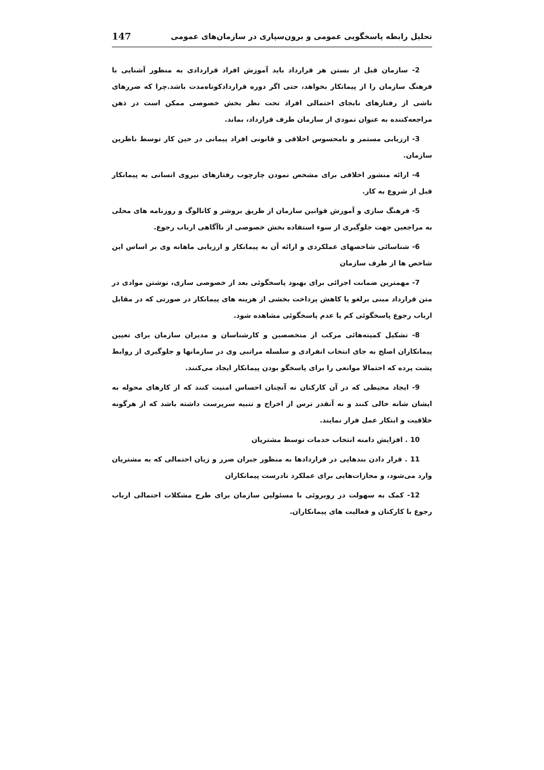تحلیل رابطه پاسخگویی عمومی و برون‌سپاری در سازمان‌های عمومی 147
2- سازمان قبل از بستن هر قرارداد باید آموزش افراد قراردادی به منظور آشنایی با فرهنگ سازمان را از پیمانکار بخواهد، حتی اگر دوره قراردادکوتاه‌مدت باشد.چرا که ضررهای ناشی از رفتارهای نابجای احتمالی افراد تحت نظر بخش خصوصی ممکن است در ذهن مراجعه‌کننده به عنوان نمودی از سازمان طرف قرارداد، بماند.
3- ارزیابی مستمر و نامحسوس اخلاقی و قانونی افراد پیمانی در حین کار توسط ناظرین سازمان.
4- ارائه منشور اخلاقی برای مشخص نمودن چارچوب رفتارهای نیروی انسانی به پیمانکار قبل از شروع به کار.
5- فرهنگ سازی و آموزش قوانین سازمان از طریق بروشر و کاتالوگ و روزنامه های محلی به مراجعین جهت جلوگیری از سوء استفاده بخش خصوصی از ناآگاهی ارباب رجوع.
6- شناسائی شاخصهای عملکردی و ارائه آن به پیمانکار و ارزیابی ماهانه وی بر اساس این شاخص ها از طرف سازمان
7- مهمترین ضمانت اجرائی برای بهبود پاسخگوئی بعد از خصوصی سازی، نوشتن موادی در متن قرارداد مبنی برلغو یا کاهش پرداخت بخشی از هزینه های پیمانکار در صورتی که در مقابل ارباب رجوع پاسخگوئی کم یا عدم پاسخگوئی مشاهده شود.
8- تشکیل کمیته‌هائی مرکب از متخصصین و کارشناسان و مدیران سازمان برای تعیین پیمانکاران اصلح به جای انتخاب انفرادی و سلسله مراتبی وی در سازمانها و جلوگیری از روابط پشت پرده که احتمالا موانعی را برای پاسخگو بودن پیمانکار ایجاد می‌کنند.
9- ایجاد محیطی که در آن کارکنان نه آنچنان احساس امنیت کنند که از کارهای محوله به ایشان شانه خالی کنند و نه آنقدر ترس از اخراج و تنبیه سرپرست داشته باشد که از هرگونه خلاقیت و ابتکار عمل فرار نمایند.
10 . افزایش دامنه انتخاب خدمات توسط مشتریان
11 . قرار دادن بندهایی در قراردادها به منظور جبران ضرر و زیان احتمالی که به مشتریان وارد می‌شود، و مجازات‌هایی برای عملکرد نادرست پیمانکاران
12- کمک به سهولت در روبروئی با مسئولین سازمان برای طرح مشکلات احتمالی ارباب رجوع با کارکنان و فعالیت های پیمانکاران.